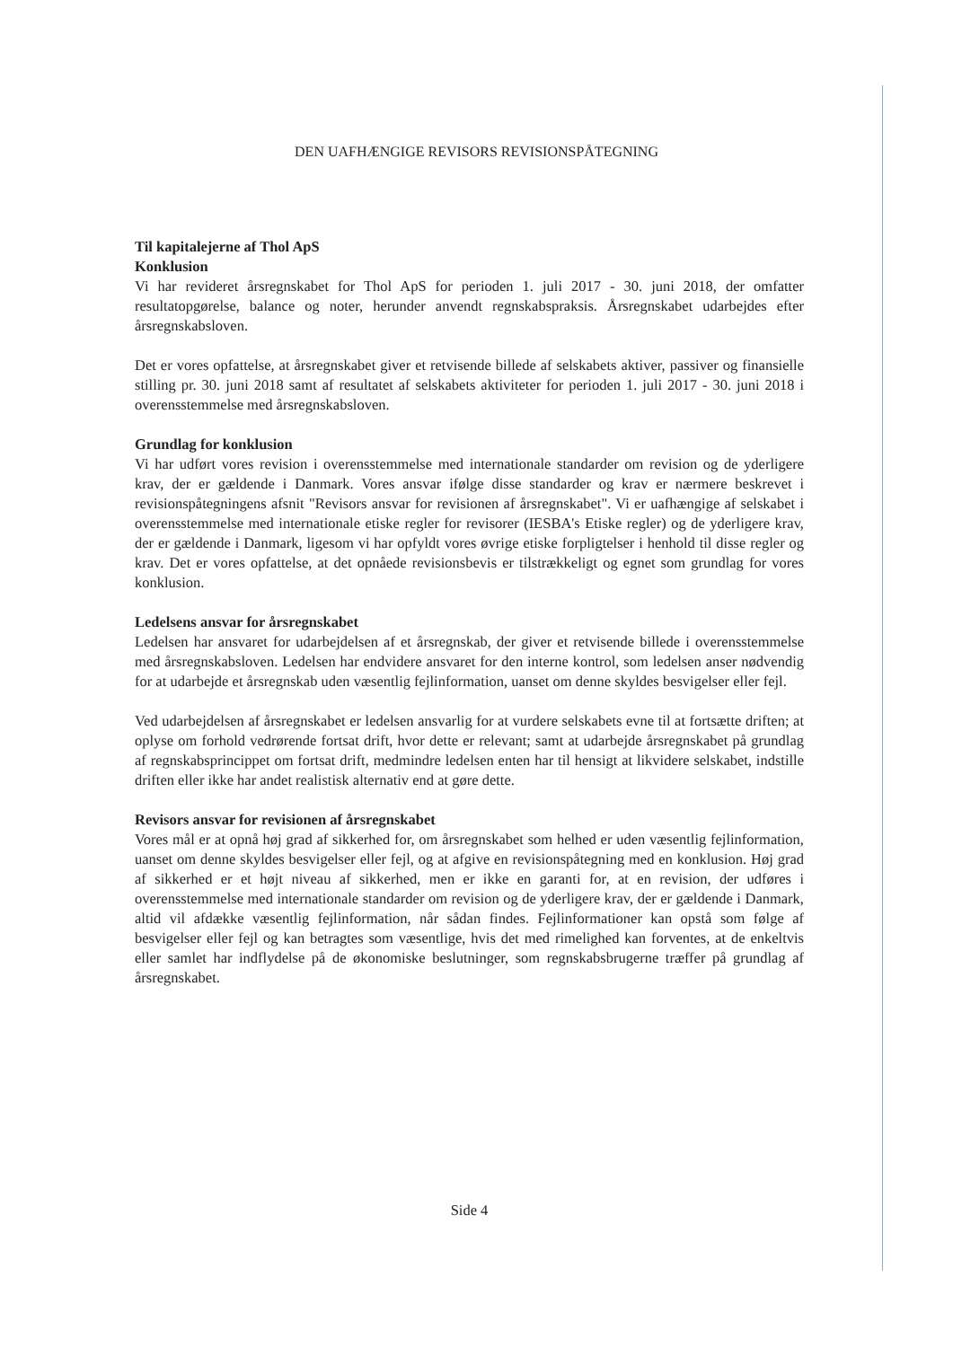DEN UAFHÆNGIGE REVISORS REVISIONSPÅTEGNING
Til kapitalejerne af Thol ApS
Konklusion
Vi har revideret årsregnskabet for Thol ApS for perioden 1. juli 2017 - 30. juni 2018, der omfatter resultatopgørelse, balance og noter, herunder anvendt regnskabspraksis. Årsregnskabet udarbejdes efter årsregnskabsloven.
Det er vores opfattelse, at årsregnskabet giver et retvisende billede af selskabets aktiver, passiver og finansielle stilling pr. 30. juni 2018 samt af resultatet af selskabets aktiviteter for perioden 1. juli 2017 - 30. juni 2018 i overensstemmelse med årsregnskabsloven.
Grundlag for konklusion
Vi har udført vores revision i overensstemmelse med internationale standarder om revision og de yderligere krav, der er gældende i Danmark. Vores ansvar ifølge disse standarder og krav er nærmere beskrevet i revisionspåtegningens afsnit "Revisors ansvar for revisionen af årsregnskabet". Vi er uafhængige af selskabet i overensstemmelse med internationale etiske regler for revisorer (IESBA's Etiske regler) og de yderligere krav, der er gældende i Danmark, ligesom vi har opfyldt vores øvrige etiske forpligtelser i henhold til disse regler og krav. Det er vores opfattelse, at det opnåede revisionsbevis er tilstrækkeligt og egnet som grundlag for vores konklusion.
Ledelsens ansvar for årsregnskabet
Ledelsen har ansvaret for udarbejdelsen af et årsregnskab, der giver et retvisende billede i overensstemmelse med årsregnskabsloven. Ledelsen har endvidere ansvaret for den interne kontrol, som ledelsen anser nødvendig for at udarbejde et årsregnskab uden væsentlig fejlinformation, uanset om denne skyldes besvigelser eller fejl.
Ved udarbejdelsen af årsregnskabet er ledelsen ansvarlig for at vurdere selskabets evne til at fortsætte driften; at oplyse om forhold vedrørende fortsat drift, hvor dette er relevant; samt at udarbejde årsregnskabet på grundlag af regnskabsprincippet om fortsat drift, medmindre ledelsen enten har til hensigt at likvidere selskabet, indstille driften eller ikke har andet realistisk alternativ end at gøre dette.
Revisors ansvar for revisionen af årsregnskabet
Vores mål er at opnå høj grad af sikkerhed for, om årsregnskabet som helhed er uden væsentlig fejlinformation, uanset om denne skyldes besvigelser eller fejl, og at afgive en revisionspåtegning med en konklusion. Høj grad af sikkerhed er et højt niveau af sikkerhed, men er ikke en garanti for, at en revision, der udføres i overensstemmelse med internationale standarder om revision og de yderligere krav, der er gældende i Danmark, altid vil afdække væsentlig fejlinformation, når sådan findes. Fejlinformationer kan opstå som følge af besvigelser eller fejl og kan betragtes som væsentlige, hvis det med rimelighed kan forventes, at de enkeltvis eller samlet har indflydelse på de økonomiske beslutninger, som regnskabsbrugerne træffer på grundlag af årsregnskabet.
Side 4